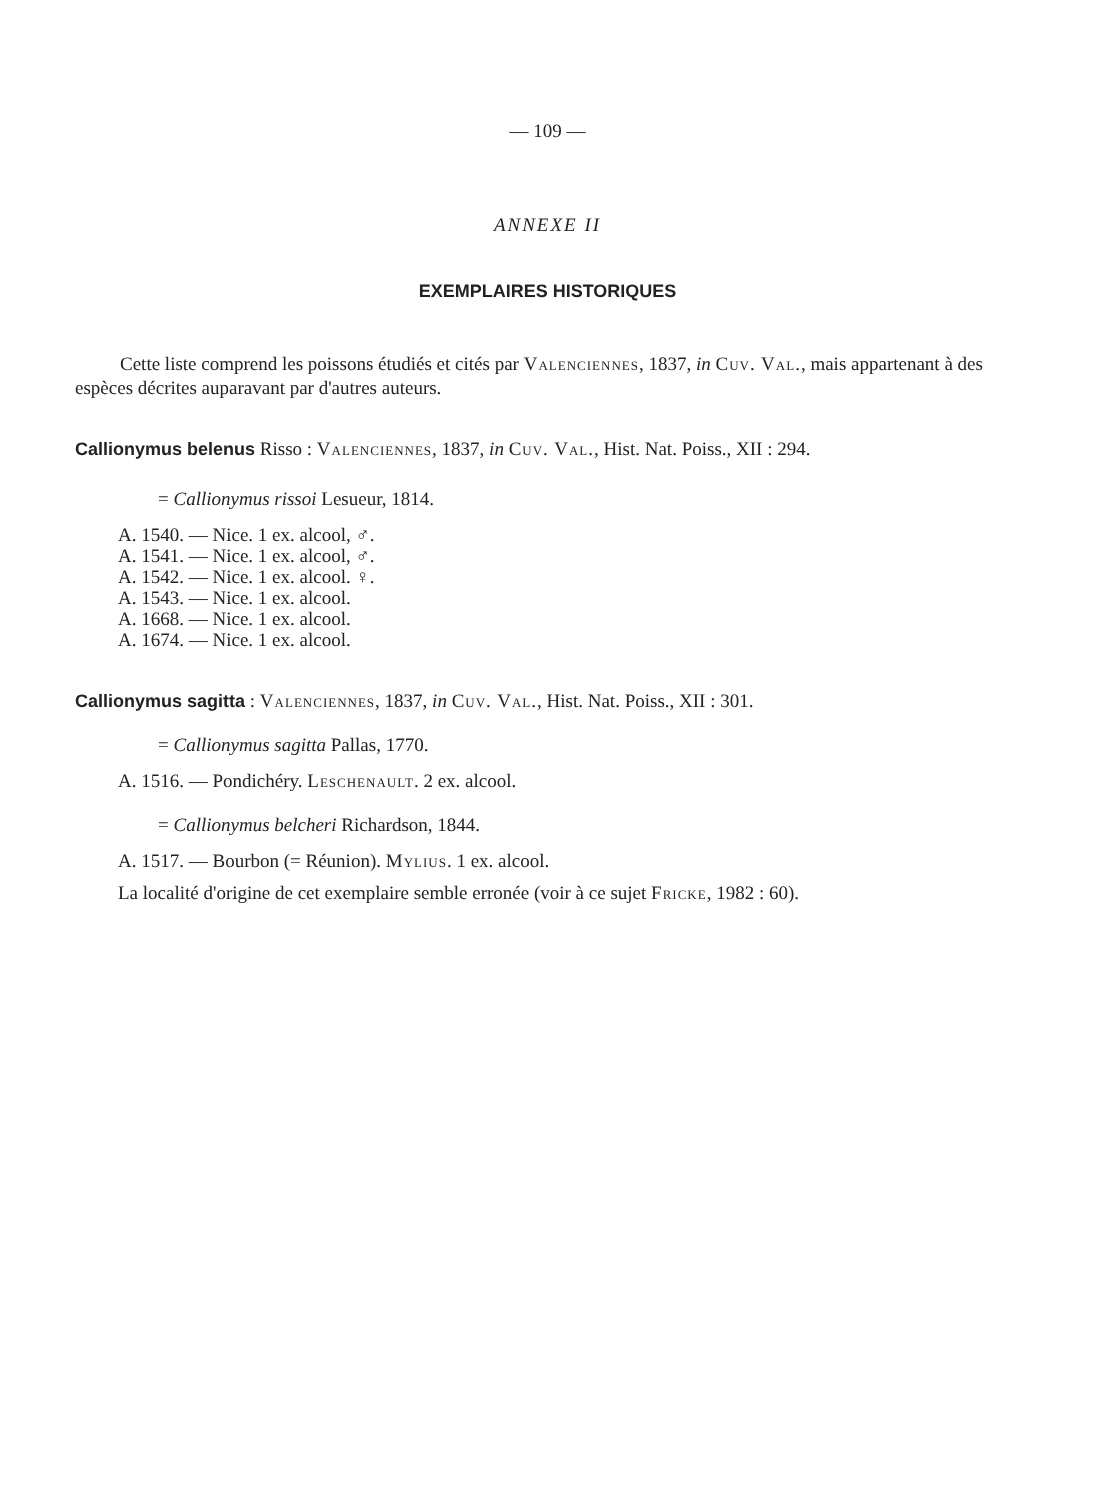— 109 —
ANNEXE II
EXEMPLAIRES HISTORIQUES
Cette liste comprend les poissons étudiés et cités par Valenciennes, 1837, in Cuv. Val., mais appartenant à des espèces décrites auparavant par d'autres auteurs.
Callionymus belenus Risso : Valenciennes, 1837, in Cuv. Val., Hist. Nat. Poiss., XII : 294.
= Callionymus rissoi Lesueur, 1814.
A. 1540. — Nice. 1 ex. alcool, ♂.
A. 1541. — Nice. 1 ex. alcool, ♂.
A. 1542. — Nice. 1 ex. alcool. ♀.
A. 1543. — Nice. 1 ex. alcool.
A. 1668. — Nice. 1 ex. alcool.
A. 1674. — Nice. 1 ex. alcool.
Callionymus sagitta : Valenciennes, 1837, in Cuv. Val., Hist. Nat. Poiss., XII : 301.
= Callionymus sagitta Pallas, 1770.
A. 1516. — Pondichéry. Leschenault. 2 ex. alcool.
= Callionymus belcheri Richardson, 1844.
A. 1517. — Bourbon (= Réunion). Mylius. 1 ex. alcool.
La localité d'origine de cet exemplaire semble erronée (voir à ce sujet Fricke, 1982 : 60).